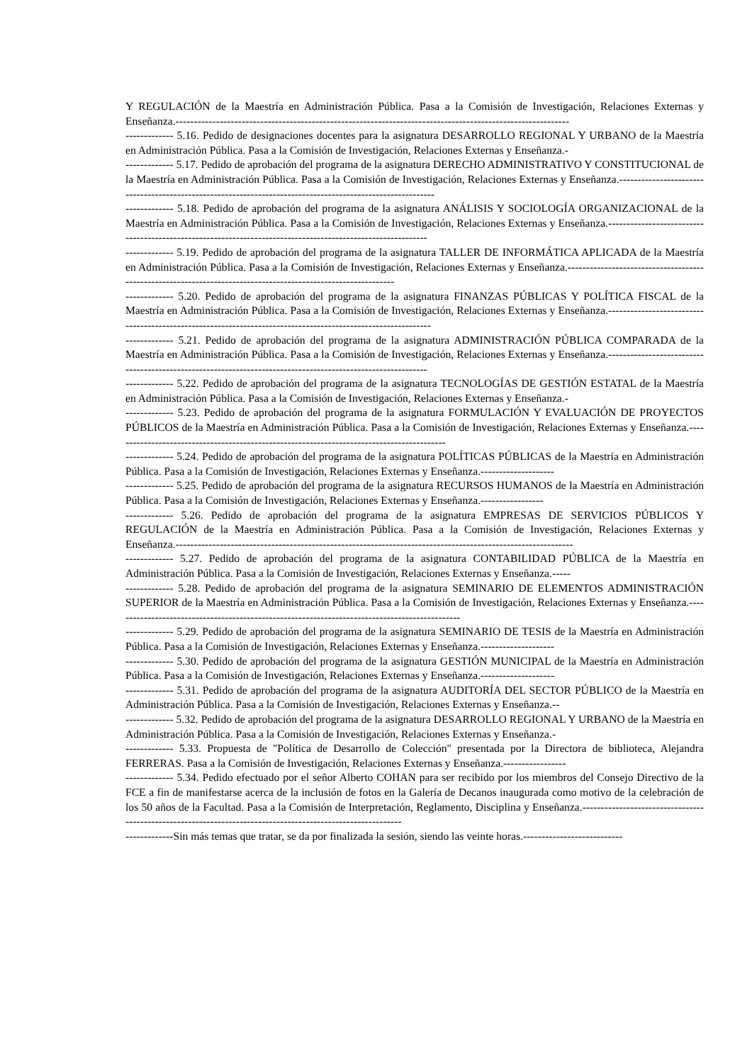Y REGULACIÓN de la Maestría en Administración Pública. Pasa a la Comisión de Investigación, Relaciones Externas y Enseñanza.-----------------------------------------------------------------------------------------------------------
------------- 5.16. Pedido de designaciones docentes para la asignatura DESARROLLO REGIONAL Y URBANO de la Maestría en Administración Pública. Pasa a la Comisión de Investigación, Relaciones Externas y Enseñanza.-
------------- 5.17. Pedido de aprobación del programa de la asignatura DERECHO ADMINISTRATIVO Y CONSTITUCIONAL de la Maestría en Administración Pública. Pasa a la Comisión de Investigación, Relaciones Externas y Enseñanza.-----------------------------------------------------------------------------------------------------------
------------- 5.18. Pedido de aprobación del programa de la asignatura ANÁLISIS Y SOCIOLOGÍA ORGANIZACIONAL de la Maestría en Administración Pública. Pasa a la Comisión de Investigación, Relaciones Externas y Enseñanza.------------------------------------------------------------------------------------------------------------
------------- 5.19. Pedido de aprobación del programa de la asignatura TALLER DE INFORMÁTICA APLICADA de la Maestría en Administración Pública. Pasa a la Comisión de Investigación, Relaciones Externas y Enseñanza.--------------------------------------------------------------------------------------------------------------
------------- 5.20. Pedido de aprobación del programa de la asignatura FINANZAS PÚBLICAS Y POLÍTICA FISCAL de la Maestría en Administración Pública. Pasa a la Comisión de Investigación, Relaciones Externas y Enseñanza.-------------------------------------------------------------------------------------------------------------
------------- 5.21. Pedido de aprobación del programa de la asignatura ADMINISTRACIÓN PÚBLICA COMPARADA de la Maestría en Administración Pública. Pasa a la Comisión de Investigación, Relaciones Externas y Enseñanza.------------------------------------------------------------------------------------------------------------
------------- 5.22. Pedido de aprobación del programa de la asignatura TECNOLOGÍAS DE GESTIÓN ESTATAL de la Maestría en Administración Pública. Pasa a la Comisión de Investigación, Relaciones Externas y Enseñanza.-
------------- 5.23. Pedido de aprobación del programa de la asignatura FORMULACIÓN Y EVALUACIÓN DE PROYECTOS PÚBLICOS de la Maestría en Administración Pública. Pasa a la Comisión de Investigación, Relaciones Externas y Enseñanza.-------------------------------------------------------------------------------------------
------------- 5.24. Pedido de aprobación del programa de la asignatura POLÍTICAS PÚBLICAS de la Maestría en Administración Pública. Pasa a la Comisión de Investigación, Relaciones Externas y Enseñanza.--------------------
------------- 5.25. Pedido de aprobación del programa de la asignatura RECURSOS HUMANOS de la Maestría en Administración Pública. Pasa a la Comisión de Investigación, Relaciones Externas y Enseñanza.-----------------
------------- 5.26. Pedido de aprobación del programa de la asignatura EMPRESAS DE SERVICIOS PÚBLICOS Y REGULACIÓN de la Maestría en Administración Pública. Pasa a la Comisión de Investigación, Relaciones Externas y Enseñanza.------------------------------------------------------------------------------------------------------------
------------- 5.27. Pedido de aprobación del programa de la asignatura CONTABILIDAD PÚBLICA de la Maestría en Administración Pública. Pasa a la Comisión de Investigación, Relaciones Externas y Enseñanza.-----
------------- 5.28. Pedido de aprobación del programa de la asignatura SEMINARIO DE ELEMENTOS ADMINISTRACIÓN SUPERIOR de la Maestría en Administración Pública. Pasa a la Comisión de Investigación, Relaciones Externas y Enseñanza.-----------------------------------------------------------------------------------------------
------------- 5.29. Pedido de aprobación del programa de la asignatura SEMINARIO DE TESIS de la Maestría en Administración Pública. Pasa a la Comisión de Investigación, Relaciones Externas y Enseñanza.--------------------
------------- 5.30. Pedido de aprobación del programa de la asignatura GESTIÓN MUNICIPAL de la Maestría en Administración Pública. Pasa a la Comisión de Investigación, Relaciones Externas y Enseñanza.--------------------
------------- 5.31. Pedido de aprobación del programa de la asignatura AUDITORÍA DEL SECTOR PÚBLICO de la Maestría en Administración Pública. Pasa a la Comisión de Investigación, Relaciones Externas y Enseñanza.--
------------- 5.32. Pedido de aprobación del programa de la asignatura DESARROLLO REGIONAL Y URBANO de la Maestría en Administración Pública. Pasa a la Comisión de Investigación, Relaciones Externas y Enseñanza.-
------------- 5.33. Propuesta de "Política de Desarrollo de Colección" presentada por la Directora de biblioteca, Alejandra FERRERAS. Pasa a la Comisión de Investigación, Relaciones Externas y Enseñanza.-----------------
------------- 5.34. Pedido efectuado por el señor Alberto COHAN para ser recibido por los miembros del Consejo Directivo de la FCE a fin de manifestarse acerca de la inclusión de fotos en la Galería de Decanos inaugurada como motivo de la celebración de los 50 años de la Facultad. Pasa a la Comisión de Interpretación, Reglamento, Disciplina y Enseñanza.------------------------------------------------------------------------------------------------------------
-------------Sin más temas que tratar, se da por finalizada la sesión, siendo las veinte horas.---------------------------